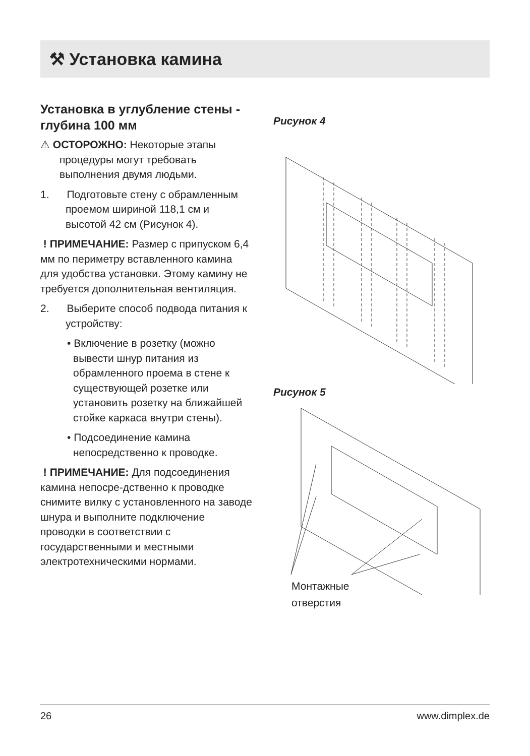⚒ Установка камина
Установка в углубление стены - глубина 100 мм
⚠ ОСТОРОЖНО: Некоторые этапы процедуры могут требовать выполнения двумя людьми.
1. Подготовьте стену с обрамленным проемом шириной 118,1 см и высотой 42 см (Рисунок 4).
! ПРИМЕЧАНИЕ: Размер с припуском 6,4 мм по периметру вставленного камина для удобства установки. Этому камину не требуется дополнительная вентиляция.
2. Выберите способ подвода питания к устройству:
• Включение в розетку (можно вывести шнур питания из обрамленного проема в стене к существующей розетке или установить розетку на ближайшей стойке каркаса внутри стены).
• Подсоединение камина непосредственно к проводке.
! ПРИМЕЧАНИЕ: Для подсоединения камина непосре-дственно к проводке снимите вилку с установленного на заводе шнура и выполните подключение проводки в соответствии с государственными и местными электротехническими нормами.
Рисунок 4
Рисунок 5
Монтажные
отверстия
26 www.dimplex.de